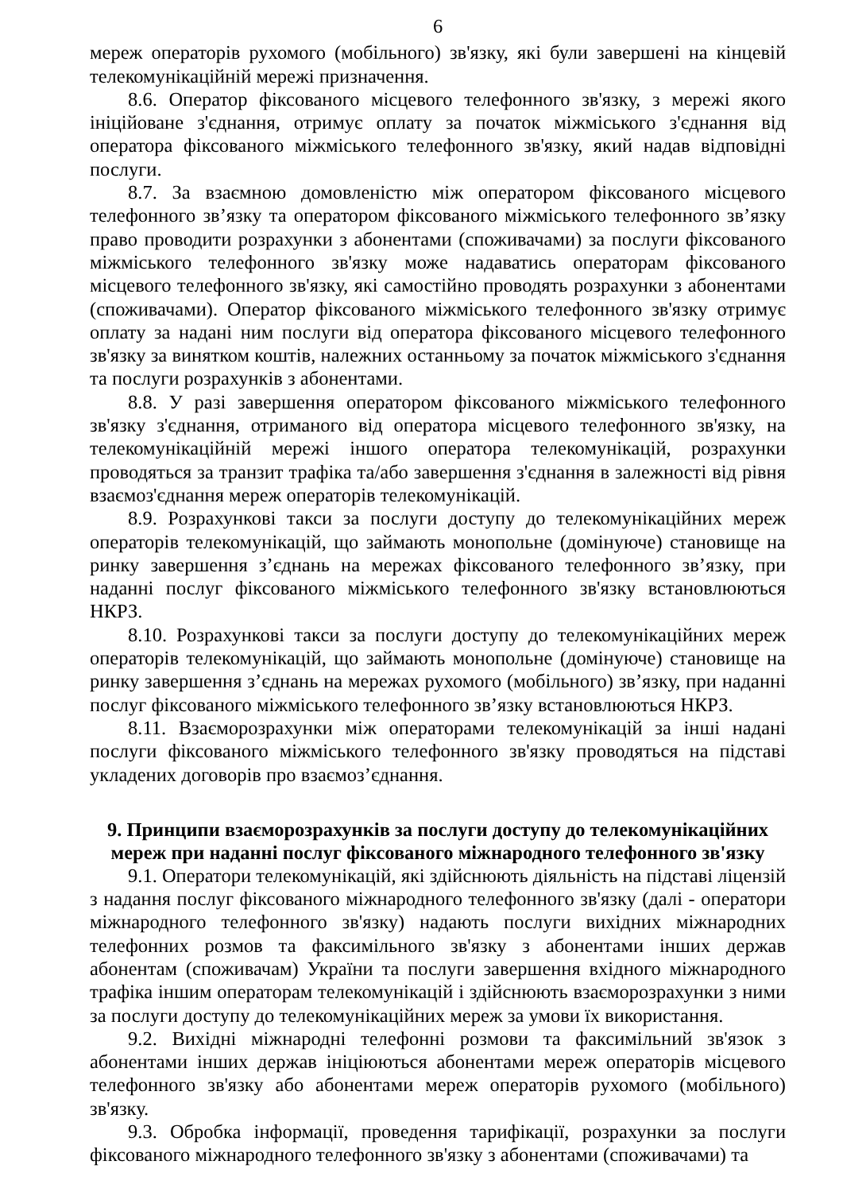6
мереж операторів рухомого (мобільного) зв'язку, які були завершені на кінцевій телекомунікаційній мережі призначення.
8.6. Оператор фіксованого місцевого телефонного зв'язку, з мережі якого ініційоване з'єднання, отримує оплату за початок міжміського з'єднання від оператора фіксованого міжміського телефонного зв'язку, який надав відповідні послуги.
8.7. За взаємною домовленістю між оператором фіксованого місцевого телефонного зв’язку та оператором фіксованого міжміського телефонного зв’язку право проводити розрахунки з абонентами (споживачами) за послуги фіксованого міжміського телефонного зв'язку може надаватись операторам фіксованого місцевого телефонного зв'язку, які самостійно проводять розрахунки з абонентами (споживачами). Оператор фіксованого міжміського телефонного зв'язку отримує оплату за надані ним послуги від оператора фіксованого місцевого телефонного зв'язку за винятком коштів, належних останньому за початок міжміського з'єднання та послуги розрахунків з абонентами.
8.8. У разі завершення оператором фіксованого міжміського телефонного зв'язку з'єднання, отриманого від оператора місцевого телефонного зв'язку, на телекомунікаційній мережі іншого оператора телекомунікацій, розрахунки проводяться за транзит трафіка та/або завершення з'єднання в залежності від рівня взаємоз'єднання мереж операторів телекомунікацій.
8.9. Розрахункові такси за послуги доступу до телекомунікаційних мереж операторів телекомунікацій, що займають монопольне (домінуюче) становище на ринку завершення з’єднань на мережах фіксованого телефонного зв’язку, при наданні послуг фіксованого міжміського телефонного зв'язку встановлюються НКРЗ.
8.10. Розрахункові такси за послуги доступу до телекомунікаційних мереж операторів телекомунікацій, що займають монопольне (домінуюче) становище на ринку завершення з’єднань на мережах рухомого (мобільного) зв’язку, при наданні послуг фіксованого міжміського телефонного зв’язку встановлюються НКРЗ.
8.11. Взаєморозрахунки між операторами телекомунікацій за інші надані послуги фіксованого міжміського телефонного зв'язку проводяться на підставі укладених договорів про взаємоз’єднання.
9. Принципи взаєморозрахунків за послуги доступу до телекомунікаційних мереж при наданні послуг фіксованого міжнародного телефонного зв'язку
9.1. Оператори телекомунікацій, які здійснюють діяльність на підставі ліцензій з надання послуг фіксованого міжнародного телефонного зв'язку (далі - оператори міжнародного телефонного зв'язку) надають послуги вихідних міжнародних телефонних розмов та факсимільного зв'язку з абонентами інших держав абонентам (споживачам) України та послуги завершення вхідного міжнародного трафіка іншим операторам телекомунікацій і здійснюють взаєморозрахунки з ними за послуги доступу до телекомунікаційних мереж за умови їх використання.
9.2. Вихідні міжнародні телефонні розмови та факсимільний зв'язок з абонентами інших держав ініціюються абонентами мереж операторів місцевого телефонного зв'язку або абонентами мереж операторів рухомого (мобільного) зв'язку.
9.3. Обробка інформації, проведення тарифікації, розрахунки за послуги фіксованого міжнародного телефонного зв'язку з абонентами (споживачами) та